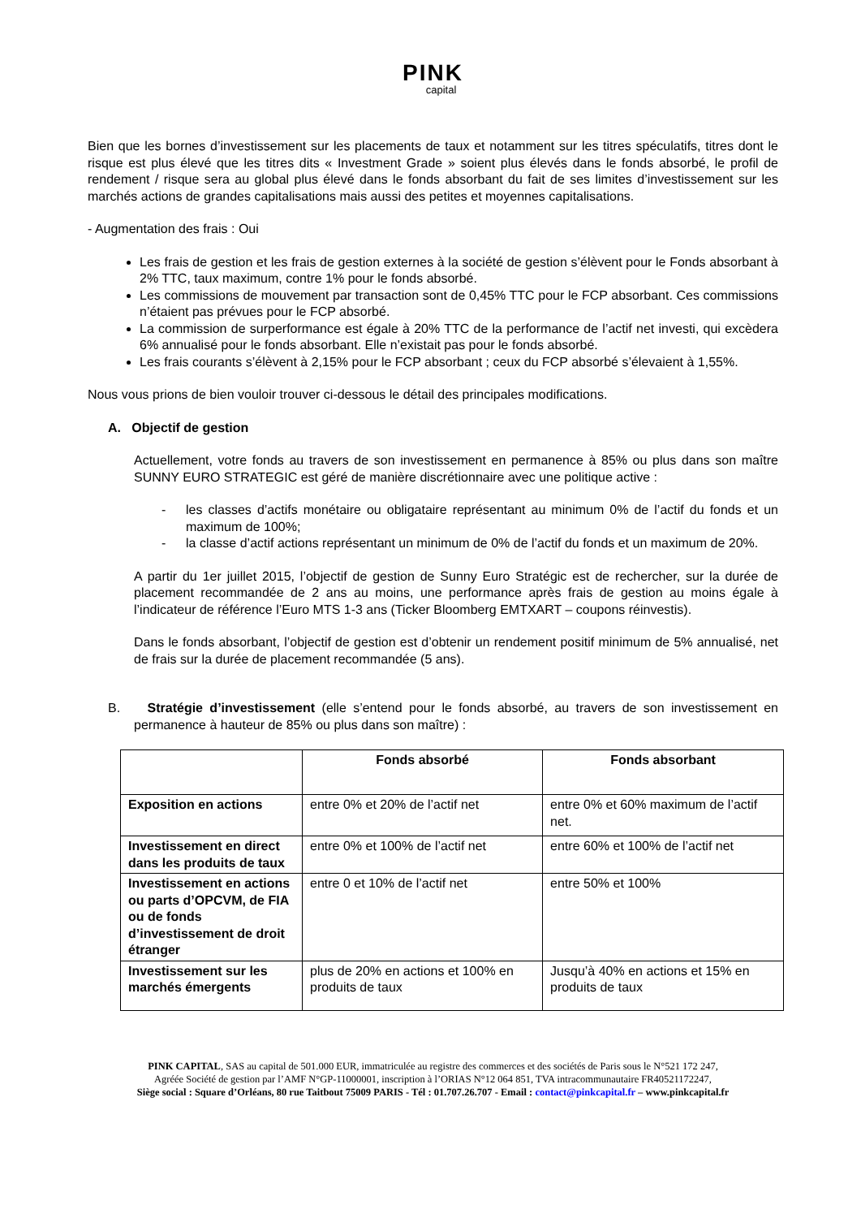PINK
capital
Bien que les bornes d’investissement sur les placements de taux et notamment sur les titres spéculatifs, titres dont le risque est plus élevé que les titres dits « Investment Grade » soient plus élevés dans le fonds absorbé, le profil de rendement / risque sera au global plus élevé dans le fonds absorbant du fait de ses limites d’investissement sur les marchés actions de grandes capitalisations mais aussi des petites et moyennes capitalisations.
- Augmentation des frais : Oui
Les frais de gestion et les frais de gestion externes à la société de gestion s’élèvent pour le Fonds absorbant à 2% TTC, taux maximum, contre 1% pour le fonds absorbé.
Les commissions de mouvement par transaction sont de 0,45% TTC pour le FCP absorbant. Ces commissions n’étaient pas prévues pour le FCP absorbé.
La commission de surperformance est égale à 20% TTC de la performance de l’actif net investi, qui excèdera 6% annualisé pour le fonds absorbant. Elle n’existait pas pour le fonds absorbé.
Les frais courants s’élèvent à 2,15% pour le FCP absorbant ; ceux du FCP absorbé s’élevaient à 1,55%.
Nous vous prions de bien vouloir trouver ci-dessous le détail des principales modifications.
A. Objectif de gestion
Actuellement, votre fonds au travers de son investissement en permanence à 85% ou plus dans son maître SUNNY EURO STRATEGIC est géré de manière discrétionnaire avec une politique active :
- les classes d’actifs monétaire ou obligataire représentant au minimum 0% de l’actif du fonds et un maximum de 100%;
- la classe d’actif actions représentant un minimum de 0% de l’actif du fonds et un maximum de 20%.
A partir du 1er juillet 2015, l’objectif de gestion de Sunny Euro Stratégic est de rechercher, sur la durée de placement recommandée de 2 ans au moins, une performance après frais de gestion au moins égale à l’indicateur de référence l’Euro MTS 1-3 ans (Ticker Bloomberg EMTXART – coupons réinvestis).
Dans le fonds absorbant, l’objectif de gestion est d’obtenir un rendement positif minimum de 5% annualisé, net de frais sur la durée de placement recommandée (5 ans).
B. Stratégie d’investissement (elle s’entend pour le fonds absorbé, au travers de son investissement en permanence à hauteur de 85% ou plus dans son maître) :
| | Fonds absorbé | Fonds absorbant |
| --- | --- | --- |
| Exposition en actions | entre 0% et 20% de l’actif net | entre 0% et 60% maximum de l’actif net. |
| Investissement en direct dans les produits de taux | entre 0% et 100% de l’actif net | entre 60% et 100% de l’actif net |
| Investissement en actions ou parts d’OPCVM, de FIA ou de fonds d’investissement de droit étranger | entre 0 et 10% de l’actif net | entre 50% et 100% |
| Investissement sur les marchés émergents | plus de 20% en actions et 100% en produits de taux | Jusqu’à 40% en actions et 15% en produits de taux |
PINK CAPITAL, SAS au capital de 501.000 EUR, immatriculée au registre des commerces et des sociétés de Paris sous le N°521 172 247,
Agréée Société de gestion par l’AMF N°GP-11000001, inscription à l’ORIAS N°12 064 851, TVA intracommunautaire FR40521172247,
Siège social : Square d’Orléans, 80 rue Taitbout 75009 PARIS - Tél : 01.707.26.707 - Email : contact@pinkcapital.fr – www.pinkcapital.fr